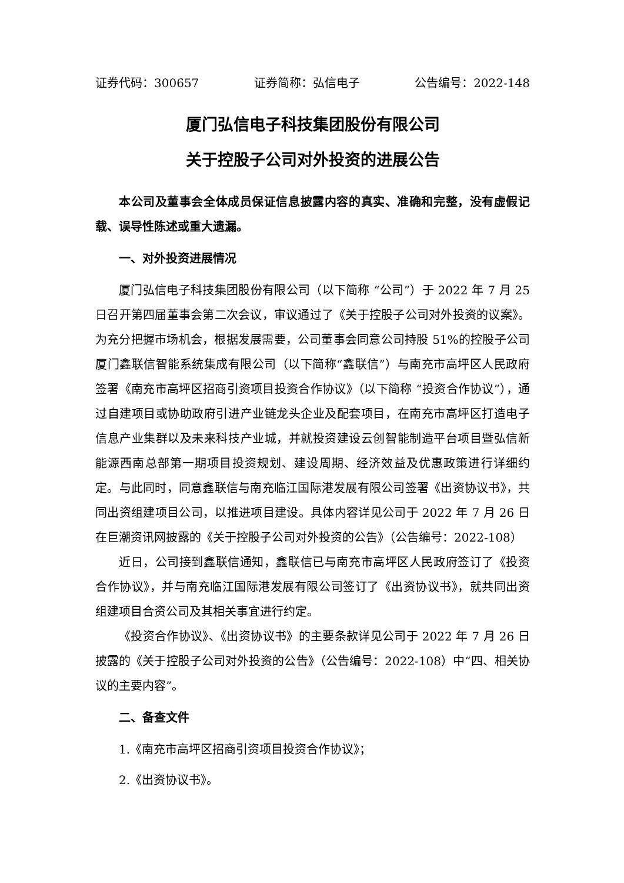证券代码：300657 证券简称：弘信电子 公告编号：2022-148
厦门弘信电子科技集团股份有限公司
关于控股子公司对外投资的进展公告
本公司及董事会全体成员保证信息披露内容的真实、准确和完整，没有虚假记载、误导性陈述或重大遗漏。
一、对外投资进展情况
厦门弘信电子科技集团股份有限公司（以下简称 “公司”）于 2022 年 7 月 25 日召开第四届董事会第二次会议，审议通过了《关于控股子公司对外投资的议案》。为充分把握市场机会，根据发展需要，公司董事会同意公司持股 51%的控股子公司厦门鑫联信智能系统集成有限公司（以下简称“鑫联信”）与南充市高坪区人民政府签署《南充市高坪区招商引资项目投资合作协议》（以下简称 “投资合作协议”），通过自建项目或协助政府引进产业链龙头企业及配套项目，在南充市高坪区打造电子信息产业集群以及未来科技产业城，并就投资建设云创智能制造平台项目暨弘信新能源西南总部第一期项目投资规划、建设周期、经济效益及优惠政策进行详细约定。与此同时，同意鑫联信与南充临江国际港发展有限公司签署《出资协议书》，共同出资组建项目公司，以推进项目建设。具体内容详见公司于 2022 年 7 月 26 日在巨潮资讯网披露的《关于控股子公司对外投资的公告》（公告编号：2022-108）
近日，公司接到鑫联信通知，鑫联信已与南充市高坪区人民政府签订了《投资合作协议》，并与南充临江国际港发展有限公司签订了《出资协议书》，就共同出资组建项目合资公司及其相关事宜进行约定。
《投资合作协议》、《出资协议书》的主要条款详见公司于 2022 年 7 月 26 日披露的《关于控股子公司对外投资的公告》（公告编号：2022-108）中“四、相关协议的主要内容”。
二、备查文件
1.《南充市高坪区招商引资项目投资合作协议》；
2.《出资协议书》。